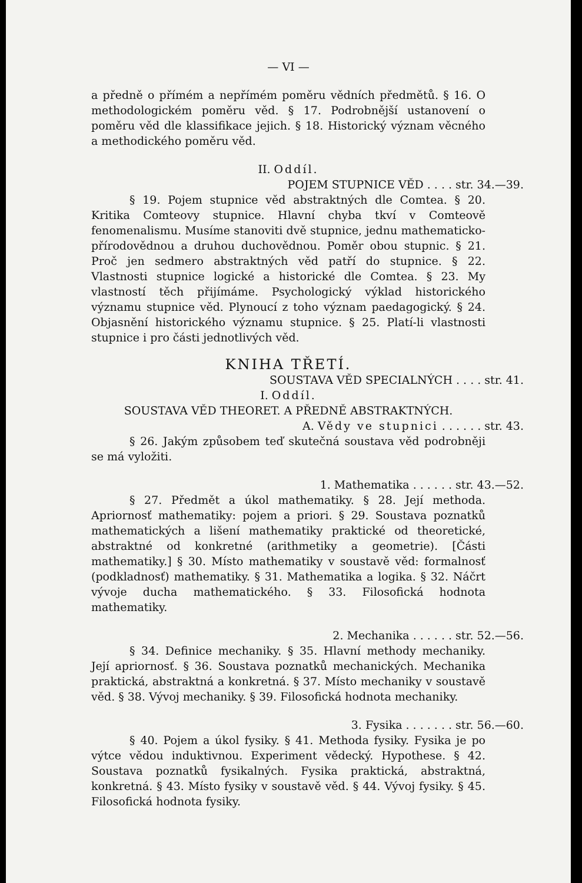— VI —
a předně o přímém a nepřímém poměru vědních předmětů. § 16. O methodologickém poměru věd. § 17. Podrobnější ustanovení o poměru věd dle klassifikace jejich. § 18. Historický význam věcného a methodického poměru věd.
II. Oddíl.
POJEM STUPNICE VĚD . . . . str. 34.—39.
§ 19. Pojem stupnice věd abstraktných dle Comtea. § 20. Kritika Comteovy stupnice. Hlavní chyba tkví v Comteově fenomenalismu. Musíme stanoviti dvě stupnice, jednu mathematicko-přírodovědnou a druhou duchovědnou. Poměr obou stupnic. § 21. Proč jen sedmero abstraktných věd patří do stupnice. § 22. Vlastnosti stupnice logické a historické dle Comtea. § 23. My vlastností těch přijímáme. Psychologický výklad historického významu stupnice věd. Plynoucí z toho význam paedagogický. § 24. Objasnění historického významu stupnice. § 25. Platí-li vlastnosti stupnice i pro části jednotlivých věd.
KNIHA TŘETÍ.
SOUSTAVA VĚD SPECIALNÝCH . . . . str. 41.
I. Oddíl.
SOUSTAVA VĚD THEORET. A PŘEDNĚ ABSTRAKTNÝCH.
A. Vědy ve stupnici . . . . . . str. 43.
§ 26. Jakým způsobem teď skutečná soustava věd podrobněji se má vyložiti.
1. Mathematika . . . . . . str. 43.—52.
§ 27. Předmět a úkol mathematiky. § 28. Její methoda. Apriornosť mathematiky: pojem a priori. § 29. Soustava poznatků mathematických a lišení mathematiky praktické od theoretické, abstraktné od konkretné (arithmetiky a geometrie). [Části mathematiky.] § 30. Místo mathematiky v soustavě věd: formalnosť (podkladnosť) mathematiky. § 31. Mathematika a logika. § 32. Náčrt vývoje ducha mathematického. § 33. Filosofická hodnota mathematiky.
2. Mechanika . . . . . . str. 52.—56.
§ 34. Definice mechaniky. § 35. Hlavní methody mechaniky. Její apriornosť. § 36. Soustava poznatků mechanických. Mechanika praktická, abstraktná a konkretná. § 37. Místo mechaniky v soustavě věd. § 38. Vývoj mechaniky. § 39. Filosofická hodnota mechaniky.
3. Fysika . . . . . . . str. 56.—60.
§ 40. Pojem a úkol fysiky. § 41. Methoda fysiky. Fysika je po výtce vědou induktivnou. Experiment vědecký. Hypothese. § 42. Soustava poznatků fysikalných. Fysika praktická, abstraktná, konkretná. § 43. Místo fysiky v soustavě věd. § 44. Vývoj fysiky. § 45. Filosofická hodnota fysiky.